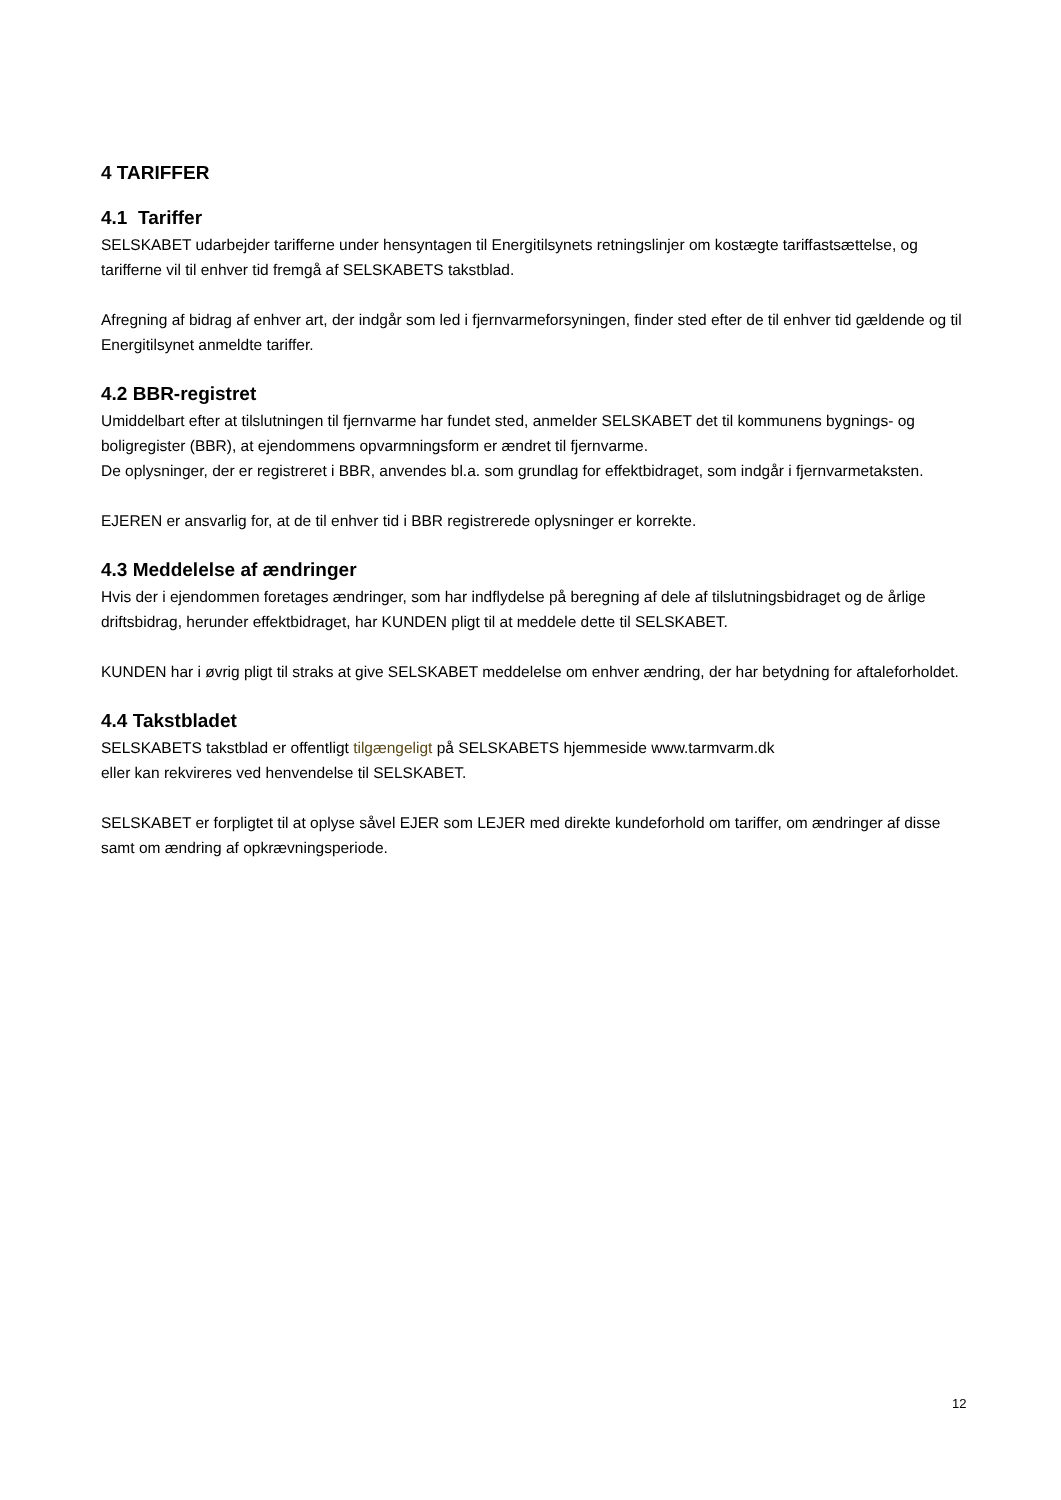4 TARIFFER
4.1 Tariffer
SELSKABET udarbejder tarifferne under hensyntagen til Energitilsynets retningslinjer om kostægte tariffastsættelse, og tarifferne vil til enhver tid fremgå af SELSKABETS takstblad.
Afregning af bidrag af enhver art, der indgår som led i fjernvarmeforsyningen, finder sted efter de til enhver tid gældende og til Energitilsynet anmeldte tariffer.
4.2 BBR-registret
Umiddelbart efter at tilslutningen til fjernvarme har fundet sted, anmelder SELSKABET det til kommunens bygnings- og boligregister (BBR), at ejendommens opvarmningsform er ændret til fjernvarme.
De oplysninger, der er registreret i BBR, anvendes bl.a. som grundlag for effektbidraget, som indgår i fjernvarmetaksten.
EJEREN er ansvarlig for, at de til enhver tid i BBR registrerede oplysninger er korrekte.
4.3 Meddelelse af ændringer
Hvis der i ejendommen foretages ændringer, som har indflydelse på beregning af dele af tilslutningsbidraget og de årlige driftsbidrag, herunder effektbidraget, har KUNDEN pligt til at meddele dette til SELSKABET.
KUNDEN har i øvrig pligt til straks at give SELSKABET meddelelse om enhver ændring, der har betydning for aftaleforholdet.
4.4 Takstbladet
SELSKABETS takstblad er offentligt tilgængeligt på SELSKABETS hjemmeside www.tarmvarm.dk
eller kan rekvireres ved henvendelse til SELSKABET.
SELSKABET er forpligtet til at oplyse såvel EJER som LEJER med direkte kundeforhold om tariffer, om ændringer af disse samt om ændring af opkrævningsperiode.
12